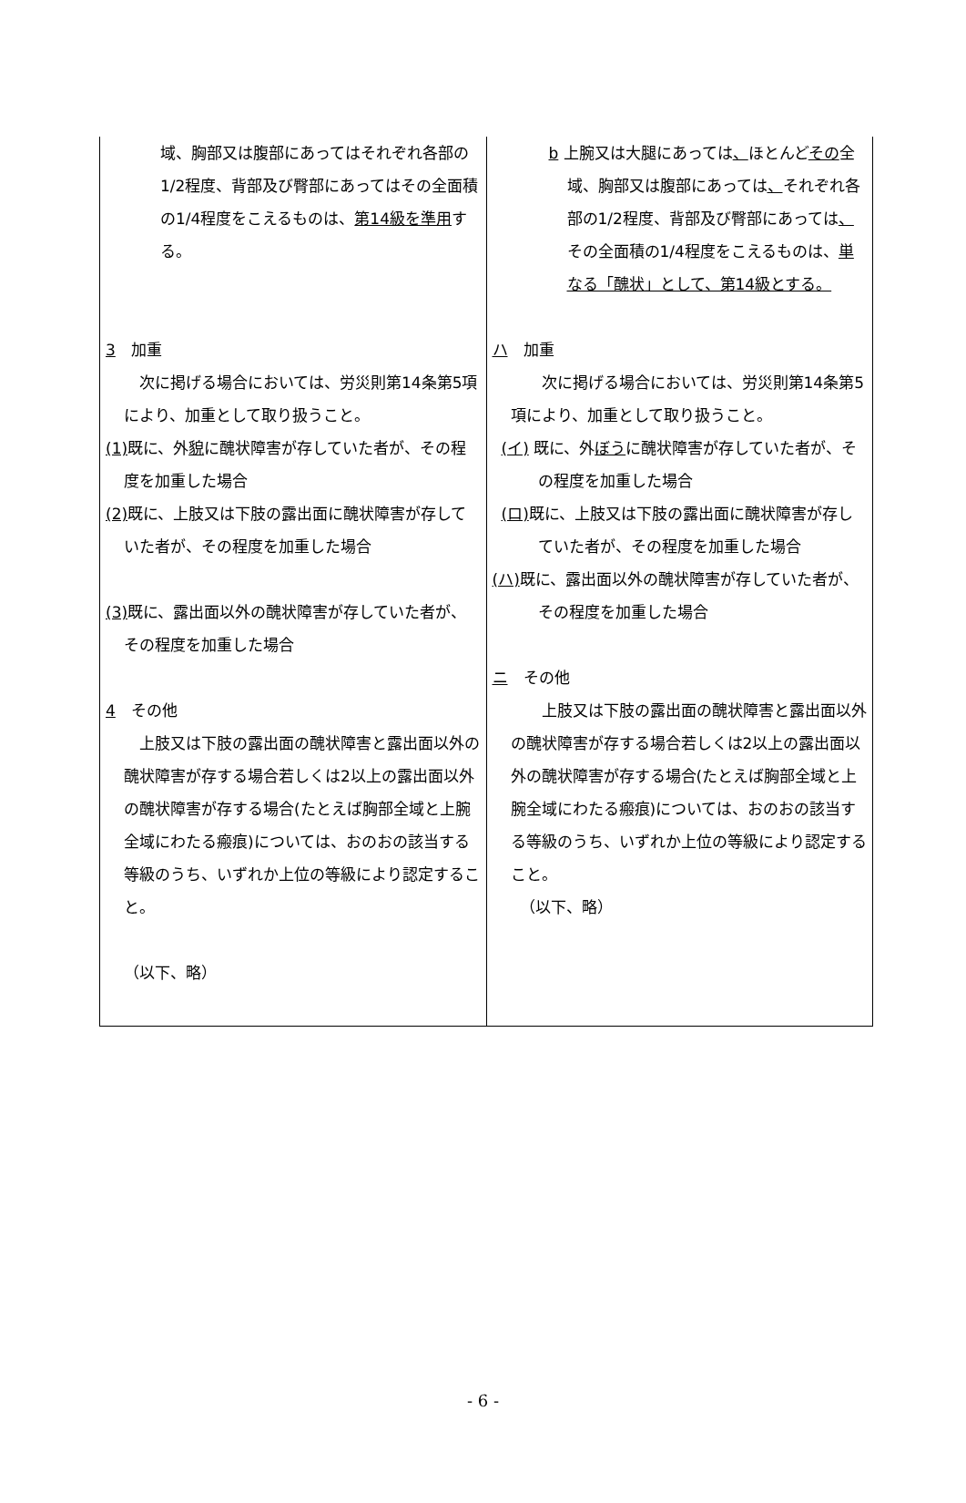| 域、胸部又は腹部にあってはそれぞれ各部の1/2程度、背部及び臀部にあってはその全面積の1/4程度をこえるものは、 第14級を準用 する。 3 加重 次に掲げる場合においては、労災則第14条第5項により、加重として取り扱うこと。 (1) 既に、外 貌 に醜状障害が存していた者が、その程度を加重した場合 (2) 既に、上肢又は下肢の露出面に醜状障害が存していた者が、その程度を加重した場合 (3) 既に、露出面以外の醜状障害が存していた者が、その程度を加重した場合 4 その他 上肢又は下肢の露出面の醜状障害と露出面以外の醜状障害が存する場合若しくは2以上の露出面以外の醜状障害が存する場合(たとえば胸部全域と上腕全域にわたる瘢痕)については、おのおの該当する等級のうち、いずれか上位の等級により認定すること。 （以下、略） | b 上腕又は大腿にあっては 、 ほとんど その 全域、胸部又は腹部にあっては 、 それぞれ各部の1/2程度、背部及び臀部にあっては 、 その全面積の1/4程度をこえるものは、 単なる「醜状」として、第14級とする。 ハ 加重 次に掲げる場合においては、労災則第14条第5項により、加重として取り扱うこと。 (イ) 既に、外 ぼう に醜状障害が存していた者が、その程度を加重した場合 (ロ) 既に、上肢又は下肢の露出面に醜状障害が存していた者が、その程度を加重した場合 (ハ) 既に、露出面以外の醜状障害が存していた者が、その程度を加重した場合 ニ その他 上肢又は下肢の露出面の醜状障害と露出面以外の醜状障害が存する場合若しくは2以上の露出面以外の醜状障害が存する場合(たとえば胸部全域と上腕全域にわたる瘢痕)については、おのおの該当する等級のうち、いずれか上位の等級により認定すること。 （以下、略） |
- 6 -